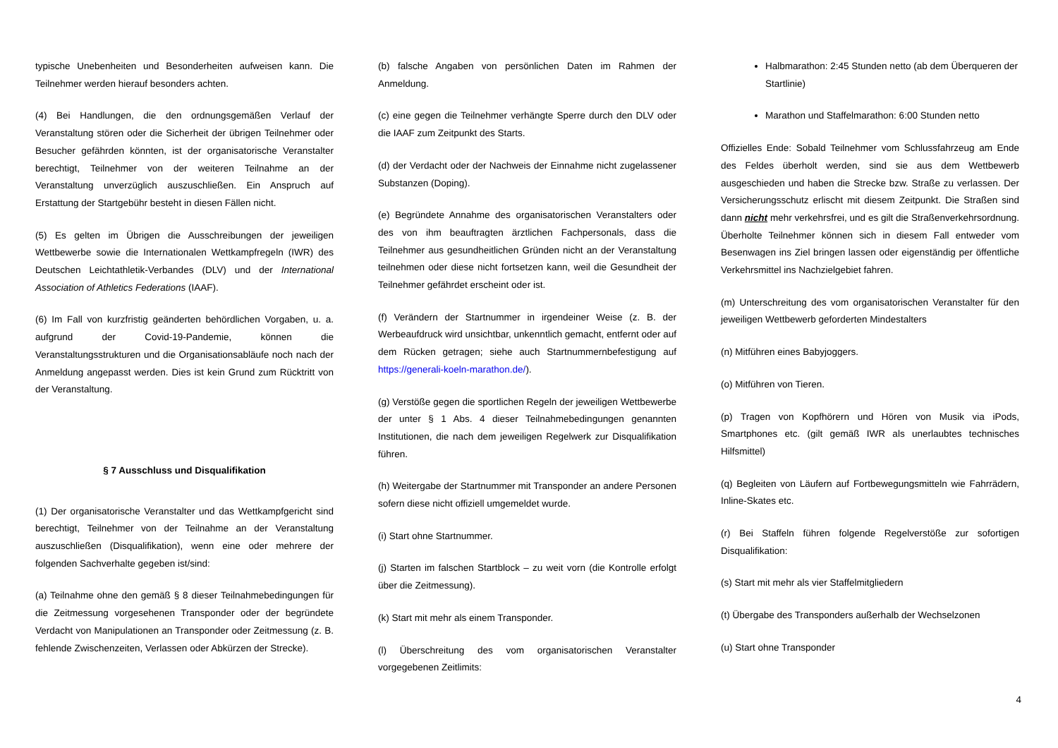typische Unebenheiten und Besonderheiten aufweisen kann. Die Teilnehmer werden hierauf besonders achten.
(4) Bei Handlungen, die den ordnungsgemäßen Verlauf der Veranstaltung stören oder die Sicherheit der übrigen Teilnehmer oder Besucher gefährden könnten, ist der organisatorische Veranstalter berechtigt, Teilnehmer von der weiteren Teilnahme an der Veranstaltung unverzüglich auszuschließen. Ein Anspruch auf Erstattung der Startgebühr besteht in diesen Fällen nicht.
(5) Es gelten im Übrigen die Ausschreibungen der jeweiligen Wettbewerbe sowie die Internationalen Wettkampfregeln (IWR) des Deutschen Leichtathletik-Verbandes (DLV) und der International Association of Athletics Federations (IAAF).
(6) Im Fall von kurzfristig geänderten behördlichen Vorgaben, u. a. aufgrund der Covid-19-Pandemie, können die Veranstaltungsstrukturen und die Organisationsabläufe noch nach der Anmeldung angepasst werden. Dies ist kein Grund zum Rücktritt von der Veranstaltung.
§ 7 Ausschluss und Disqualifikation
(1) Der organisatorische Veranstalter und das Wettkampfgericht sind berechtigt, Teilnehmer von der Teilnahme an der Veranstaltung auszuschließen (Disqualifikation), wenn eine oder mehrere der folgenden Sachverhalte gegeben ist/sind:
(a) Teilnahme ohne den gemäß § 8 dieser Teilnahmebedingungen für die Zeitmessung vorgesehenen Transponder oder der begründete Verdacht von Manipulationen an Transponder oder Zeitmessung (z. B. fehlende Zwischenzeiten, Verlassen oder Abkürzen der Strecke).
(b) falsche Angaben von persönlichen Daten im Rahmen der Anmeldung.
(c) eine gegen die Teilnehmer verhängte Sperre durch den DLV oder die IAAF zum Zeitpunkt des Starts.
(d) der Verdacht oder der Nachweis der Einnahme nicht zugelassener Substanzen (Doping).
(e) Begründete Annahme des organisatorischen Veranstalters oder des von ihm beauftragten ärztlichen Fachpersonals, dass die Teilnehmer aus gesundheitlichen Gründen nicht an der Veranstaltung teilnehmen oder diese nicht fortsetzen kann, weil die Gesundheit der Teilnehmer gefährdet erscheint oder ist.
(f) Verändern der Startnummer in irgendeiner Weise (z. B. der Werbeaufdruck wird unsichtbar, unkenntlich gemacht, entfernt oder auf dem Rücken getragen; siehe auch Startnummernbefestigung auf https://generali-koeln-marathon.de/).
(g) Verstöße gegen die sportlichen Regeln der jeweiligen Wettbewerbe der unter § 1 Abs. 4 dieser Teilnahmebedingungen genannten Institutionen, die nach dem jeweiligen Regelwerk zur Disqualifikation führen.
(h) Weitergabe der Startnummer mit Transponder an andere Personen sofern diese nicht offiziell umgemeldet wurde.
(i) Start ohne Startnummer.
(j) Starten im falschen Startblock – zu weit vorn (die Kontrolle erfolgt über die Zeitmessung).
(k) Start mit mehr als einem Transponder.
(l) Überschreitung des vom organisatorischen Veranstalter vorgegebenen Zeitlimits:
Halbmarathon: 2:45 Stunden netto (ab dem Überqueren der Startlinie)
Marathon und Staffelmarathon: 6:00 Stunden netto
Offizielles Ende: Sobald Teilnehmer vom Schlussfahrzeug am Ende des Feldes überholt werden, sind sie aus dem Wettbewerb ausgeschieden und haben die Strecke bzw. Straße zu verlassen. Der Versicherungsschutz erlischt mit diesem Zeitpunkt. Die Straßen sind dann nicht mehr verkehrsfrei, und es gilt die Straßenverkehrsordnung. Überholte Teilnehmer können sich in diesem Fall entweder vom Besenwagen ins Ziel bringen lassen oder eigenständig per öffentliche Verkehrsmittel ins Nachzielgebiet fahren.
(m) Unterschreitung des vom organisatorischen Veranstalter für den jeweiligen Wettbewerb geforderten Mindestalters
(n) Mitführen eines Babyjoggers.
(o) Mitführen von Tieren.
(p) Tragen von Kopfhörern und Hören von Musik via iPods, Smartphones etc. (gilt gemäß IWR als unerlaubtes technisches Hilfsmittel)
(q) Begleiten von Läufern auf Fortbewegungsmitteln wie Fahrrädern, Inline-Skates etc.
(r) Bei Staffeln führen folgende Regelverstöße zur sofortigen Disqualifikation:
(s) Start mit mehr als vier Staffelmitgliedern
(t) Übergabe des Transponders außerhalb der Wechselzonen
(u) Start ohne Transponder
4